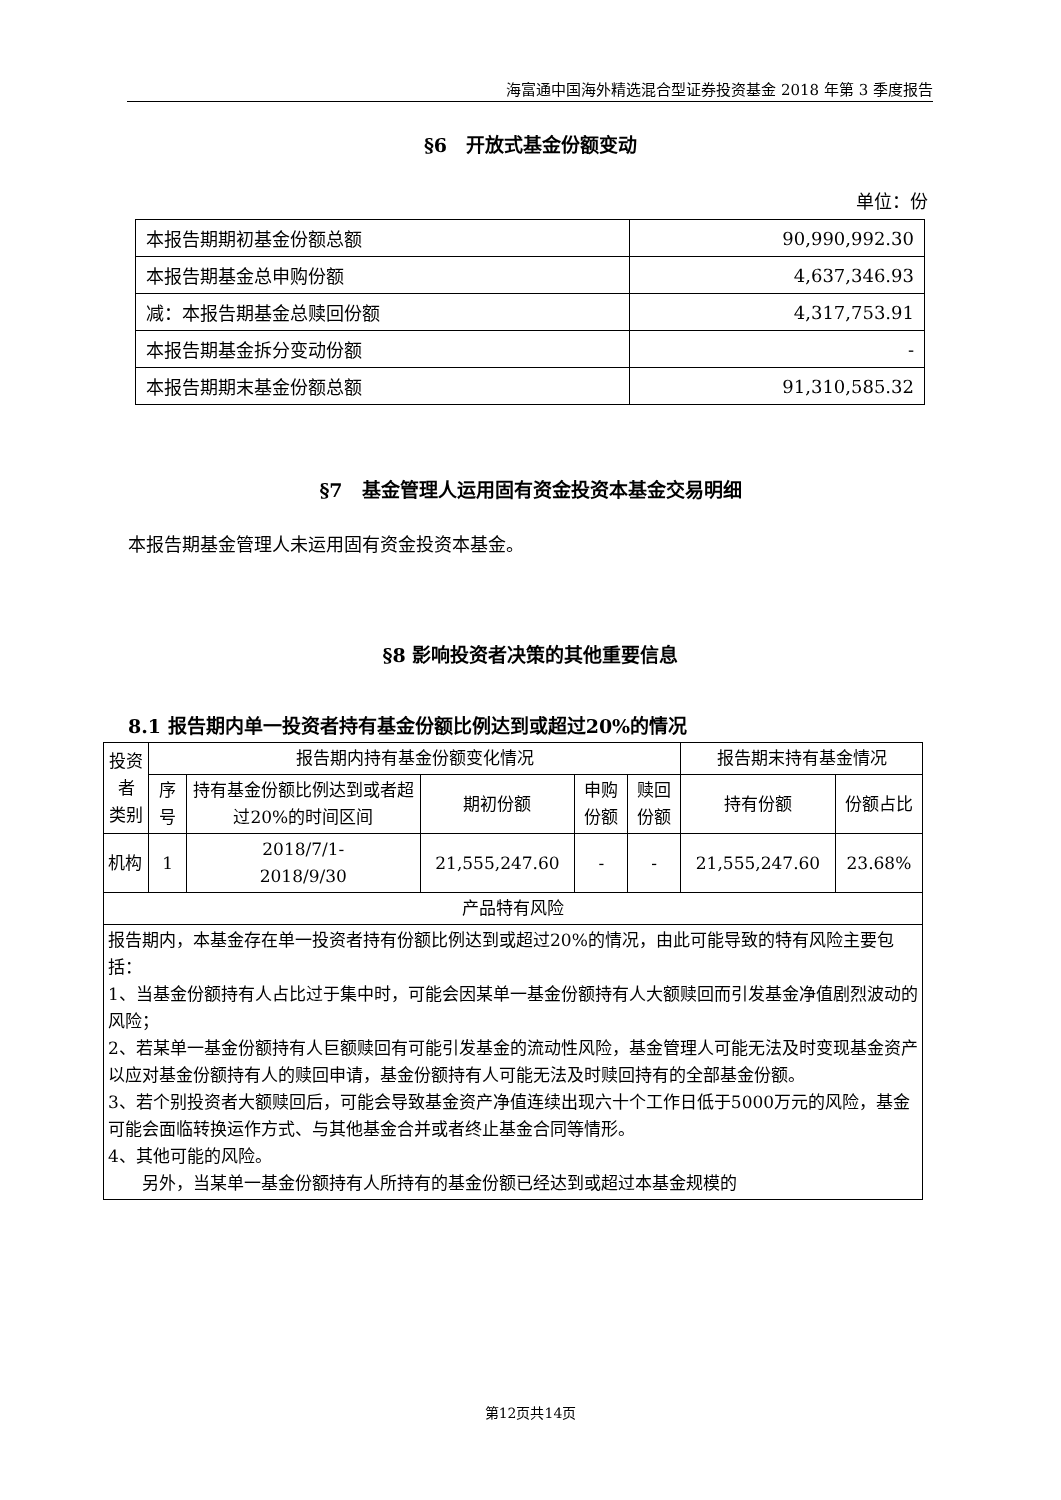海富通中国海外精选混合型证券投资基金 2018 年第 3 季度报告
§6　开放式基金份额变动
单位：份
| 本报告期期初基金份额总额 | 90,990,992.30 |
| 本报告期基金总申购份额 | 4,637,346.93 |
| 减：本报告期基金总赎回份额 | 4,317,753.91 |
| 本报告期基金拆分变动份额 | - |
| 本报告期期末基金份额总额 | 91,310,585.32 |
§7　基金管理人运用固有资金投资本基金交易明细
本报告期基金管理人未运用固有资金投资本基金。
§8 影响投资者决策的其他重要信息
8.1 报告期内单一投资者持有基金份额比例达到或超过20%的情况
| 投资者 类别 | 报告期内持有基金份额变化情况 | | | | | 报告期末持有基金情况 | |
| | 序号 | 持有基金份额比例达到或者超过20%的时间区间 | 期初份额 | 申购份额 | 赎回份额 | 持有份额 | 份额占比 |
| 机构 | 1 | 2018/7/1- 2018/9/30 | 21,555,247.60 | - | - | 21,555,247.60 | 23.68% |
| 产品特有风险 | | | | | | | |
| 报告期内，本基金存在单一投资者持有份额比例达到或超过20%的情况，由此可能导致的特有风险主要包括： 1、当基金份额持有人占比过于集中时，可能会因某单一基金份额持有人大额赎回而引发基金净值剧烈波动的风险； 2、若某单一基金份额持有人巨额赎回有可能引发基金的流动性风险，基金管理人可能无法及时变现基金资产以应对基金份额持有人的赎回申请，基金份额持有人可能无法及时赎回持有的全部基金份额。 3、若个别投资者大额赎回后，可能会导致基金资产净值连续出现六十个工作日低于5000万元的风险，基金可能会面临转换运作方式、与其他基金合并或者终止基金合同等情形。 4、其他可能的风险。 另外，当某单一基金份额持有人所持有的基金份额已经达到或超过本基金规模的 | | | | | | | |
第12页共14页